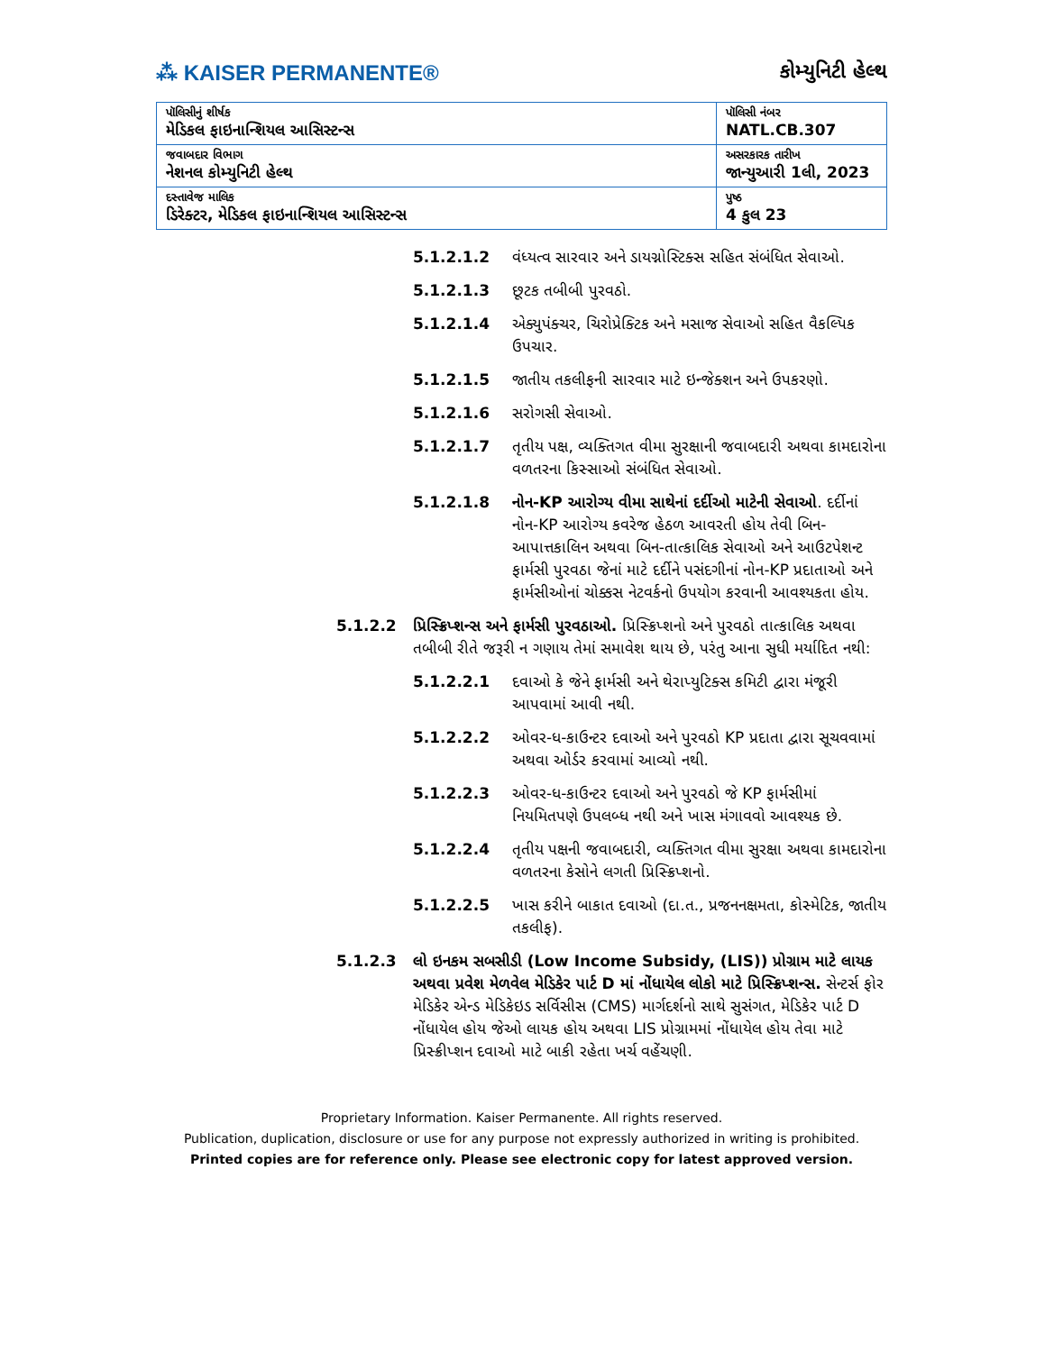⁂ KAISER PERMANENTE®
કોમ્યુનિટી હેલ્થ
| પૉલિસીનું શીર્ષક મેડિકલ ફાઇનાન્શિયલ આસિસ્ટન્સ | પૉલિસી નંબર NATL.CB.307 |
| જવાબદાર વિભાગ નેશનલ કોમ્યુનિટી હેલ્થ | અસરકારક તારીખ જાન્યુઆરી 1લી, 2023 |
| દસ્તાવેજ માલિક ડિરેક્ટર, મેડિકલ ફાઇનાન્શિયલ આસિસ્ટન્સ | પુષ્ઠ 4 કુલ 23 |
5.1.2.1.2 વંધ્યત્વ સારવાર અને ડાયગ્નોસ્ટિક્સ સહિત સંબંધિત સેવાઓ.
5.1.2.1.3 છૂટક તબીબી પુરવઠો.
5.1.2.1.4 એક્યુપંક્ચર, ચિરોપ્રેક્ટિક અને મસાજ સેવાઓ સહિત વૈકલ્પિક ઉપચાર.
5.1.2.1.5 જાતીય તકલીફની સારવાર માટે ઇન્જેક્શન અને ઉપકરણો.
5.1.2.1.6 સરોગસી સેવાઓ.
5.1.2.1.7 તૃતીય પક્ષ, વ્યક્તિગત વીમા સુરક્ષાની જવાબદારી અથવા કામદારોના વળતરના કિસ્સાઓ સંબંધિત સેવાઓ.
5.1.2.1.8 નોન-KP આરોગ્ય વીમા સાથેનાં દર્દીઓ માટેની સેવાઓ. દર્દીનાં નોન-KP આરોગ્ય કવરેજ હેઠળ આવરતી હોય તેવી બિન-આપાત્તકાલિન અથવા બિન-તાત્કાલિક સેવાઓ અને આઉટપેશન્ટ ફાર્મસી પુરવઠા જેનાં માટે દર્દીને પસંદગીનાં નોન-KP પ્રદાતાઓ અને ફાર્મસીઓનાં ચોક્કસ નેટવર્કનો ઉપયોગ કરવાની આવશ્યકતા હોય.
5.1.2.2 પ્રિસ્ક્રિપ્શન્સ અને ફાર્મસી પુરવઠાઓ. પ્રિસ્ક્રિપ્શનો અને પુરવઠો તાત્કાલિક અથવા તબીબી રીતે જરૂરી ન ગણાય તેમાં સમાવેશ થાય છે, પરંતુ આના સુધી મર્યાદિત નથી:
5.1.2.2.1 દવાઓ કે જેને ફાર્મસી અને થેરાપ્યુટિક્સ કમિટી દ્વારા મંજૂરી આપવામાં આવી નથી.
5.1.2.2.2 ઓવર-ધ-કાઉન્ટર દવાઓ અને પુરવઠો KP પ્રદાતા દ્વારા સૂચવવામાં અથવા ઓર્ડર કરવામાં આવ્યો નથી.
5.1.2.2.3 ઓવર-ધ-કાઉન્ટર દવાઓ અને પુરવઠો જે KP ફાર્મસીમાં નિયમિતપણે ઉપલબ્ધ નથી અને ખાસ મંગાવવો આવશ્યક છે.
5.1.2.2.4 તૃતીય પક્ષની જવાબદારી, વ્યક્તિગત વીમા સુરક્ષા અથવા કામદારોના વળતરના કેસોને લગતી પ્રિસ્ક્રિપ્શનો.
5.1.2.2.5 ખાસ કરીને બાકાત દવાઓ (દા.ત., પ્રજનનક્ષમતા, કોસ્મેટિક, જાતીય તકલીફ).
5.1.2.3 લો ઇનકમ સબસીડી (Low Income Subsidy, (LIS)) પ્રોગ્રામ માટે લાયક અથવા પ્રવેશ મેળવેલ મેડિકેર પાર્ટ D માં નોંધાયેલ લોકો માટે પ્રિસ્ક્રિપ્શન્સ. સેન્ટર્સ ફોર મેડિકેર એન્ડ મેડિકેઇડ સર્વિસીસ (CMS) માર્ગદર્શનો સાથે સુસંગત, મેડિકેર પાર્ટ D નોંધાયેલ હોય જેઓ લાયક હોય અથવા LIS પ્રોગ્રામમાં નોંધાયેલ હોય તેવા માટે પ્રિસ્ક્રીપ્શન દવાઓ માટે બાકી રહેતા ખર્ચ વહેંચણી.
Proprietary Information. Kaiser Permanente. All rights reserved.
Publication, duplication, disclosure or use for any purpose not expressly authorized in writing is prohibited.
Printed copies are for reference only. Please see electronic copy for latest approved version.